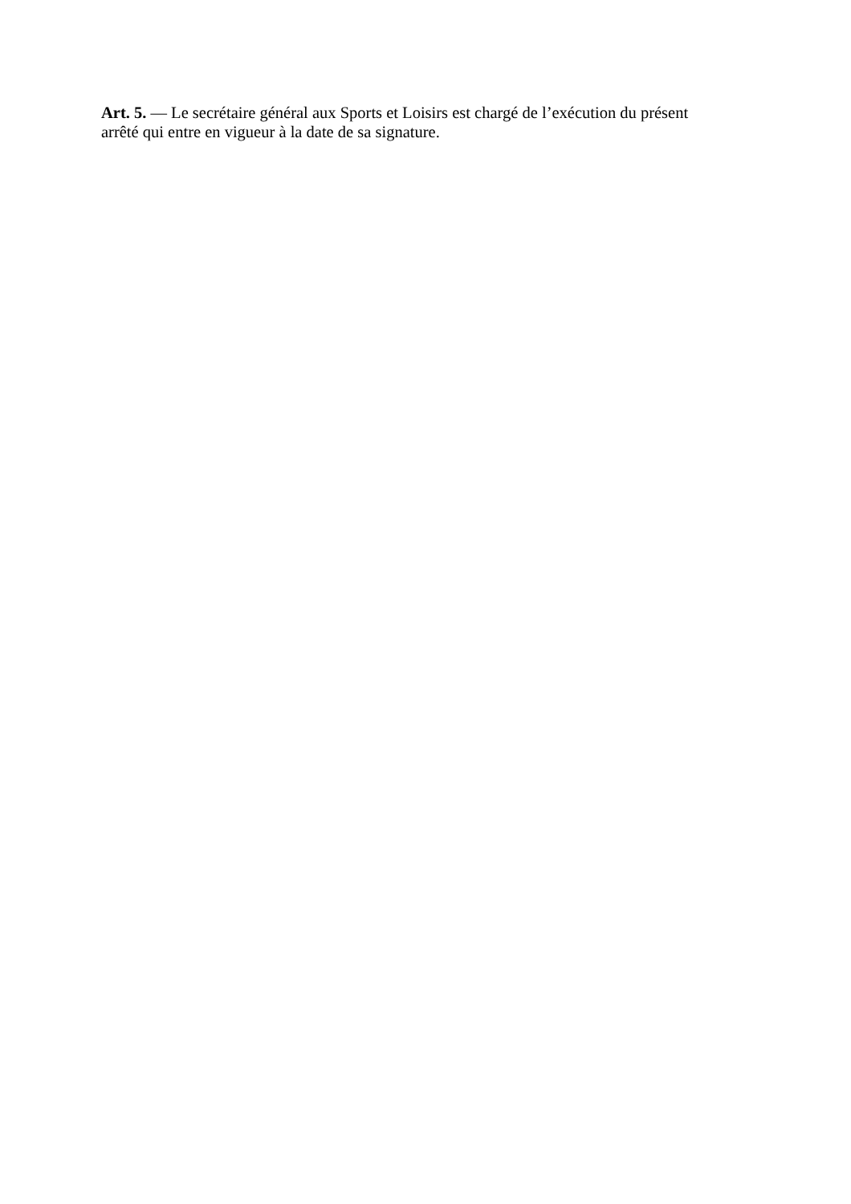Art. 5. — Le secrétaire général aux Sports et Loisirs est chargé de l’exécution du présent
arrêté qui entre en vigueur à la date de sa signature.